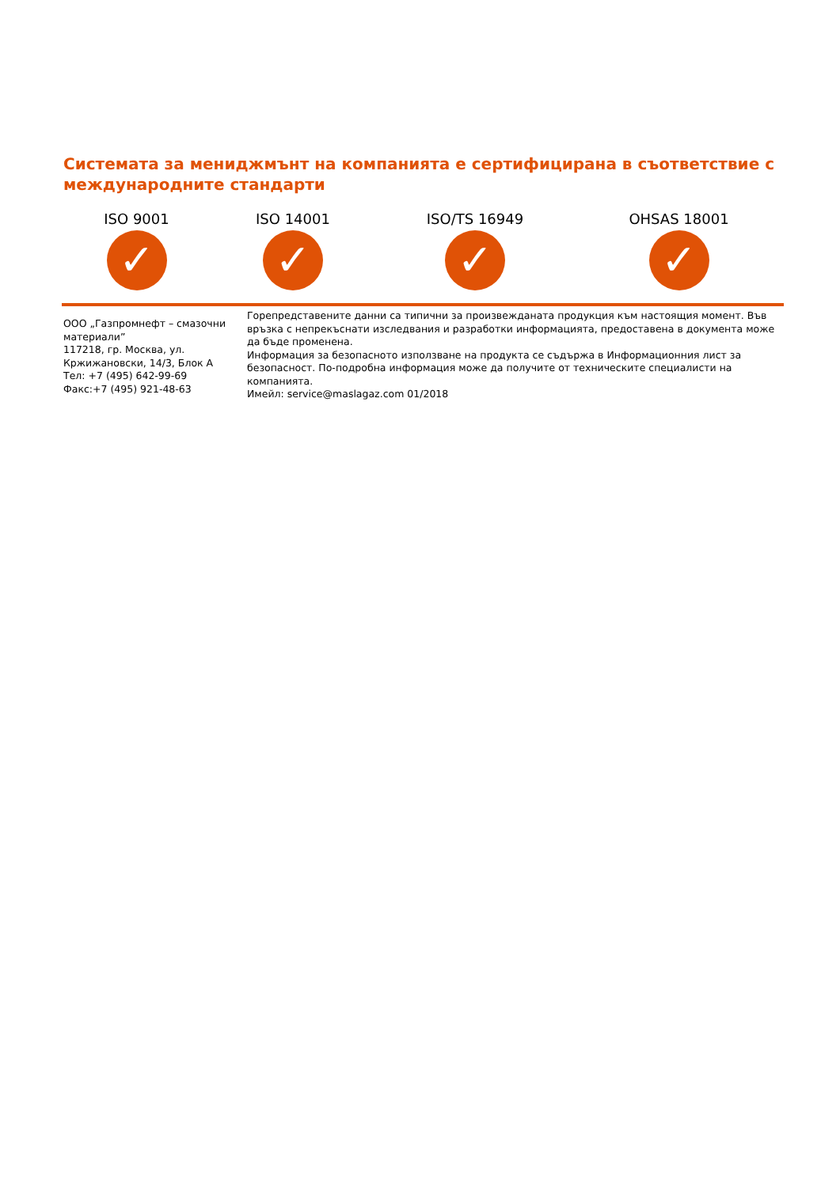Системата за мениджмънт на компанията е сертифицирана в съответствие с международните стандарти
ISO 9001
✓
ISO 14001
✓
ISO/TS 16949
✓
OHSAS 18001
✓
ООО „Газпромнефт – смазочни материали”
117218, гр. Москва, ул. Кржижановски, 14/3, Блок А
Тел: +7 (495) 642-99-69
Факс:+7 (495) 921-48-63
Горепредставените данни са типични за произвежданата продукция към настоящия момент. Във връзка с непрекъснати изследвания и разработки информацията, предоставена в документа може да бъде променена.
Информация за безопасното използване на продукта се съдържа в Информационния лист за безопасност. По-подробна информация може да получите от техническите специалисти на компанията.
Имейл: service@maslagaz.com 01/2018